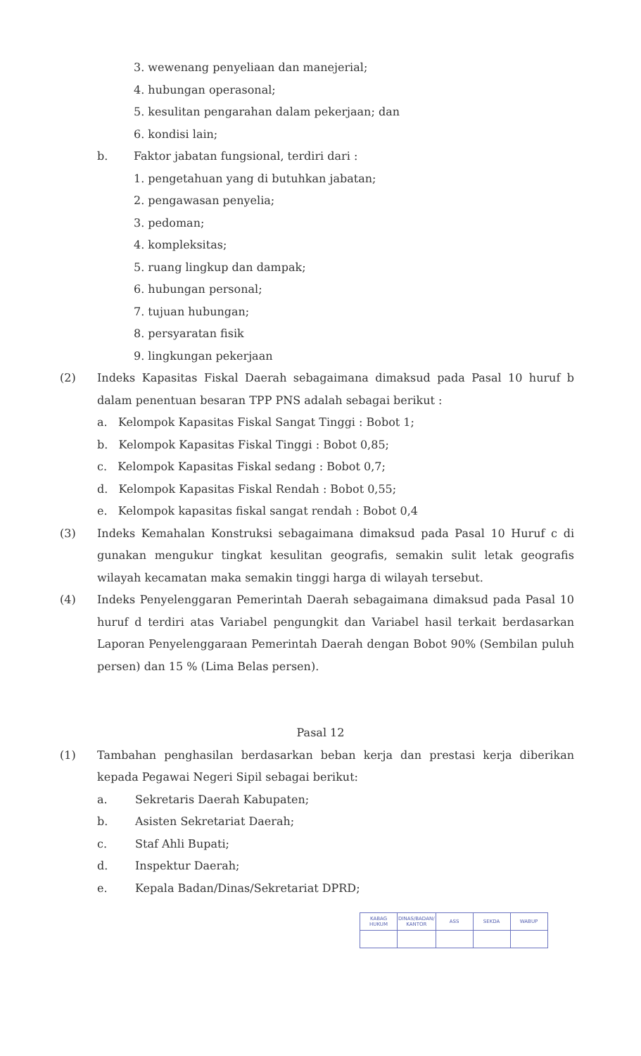3. wewenang penyeliaan dan manejerial;
4. hubungan operasonal;
5. kesulitan pengarahan dalam pekerjaan; dan
6. kondisi lain;
b.
Faktor jabatan fungsional, terdiri dari :
1. pengetahuan yang di butuhkan jabatan;
2. pengawasan penyelia;
3. pedoman;
4. kompleksitas;
5. ruang lingkup dan dampak;
6. hubungan personal;
7. tujuan hubungan;
8. persyaratan fisik
9. lingkungan pekerjaan
(2)
Indeks Kapasitas Fiskal Daerah sebagaimana dimaksud pada Pasal 10 huruf b dalam penentuan besaran TPP PNS adalah sebagai berikut :
a. Kelompok Kapasitas Fiskal Sangat Tinggi : Bobot 1;
b. Kelompok Kapasitas Fiskal Tinggi : Bobot 0,85;
c. Kelompok Kapasitas Fiskal sedang : Bobot 0,7;
d. Kelompok Kapasitas Fiskal Rendah : Bobot 0,55;
e. Kelompok kapasitas fiskal sangat rendah : Bobot 0,4
(3)
Indeks Kemahalan Konstruksi sebagaimana dimaksud pada Pasal 10 Huruf c di gunakan mengukur tingkat kesulitan geografis, semakin sulit letak geografis wilayah kecamatan maka semakin tinggi harga di wilayah tersebut.
(4)
Indeks Penyelenggaran Pemerintah Daerah sebagaimana dimaksud pada Pasal 10 huruf d terdiri atas Variabel pengungkit dan Variabel hasil terkait berdasarkan Laporan Penyelenggaraan Pemerintah Daerah dengan Bobot 90% (Sembilan puluh persen) dan 15 % (Lima Belas persen).
Pasal 12
(1)
Tambahan penghasilan berdasarkan beban kerja dan prestasi kerja diberikan kepada Pegawai Negeri Sipil sebagai berikut:
a. Sekretaris Daerah Kabupaten;
b. Asisten Sekretariat Daerah;
c. Staf Ahli Bupati;
d. Inspektur Daerah;
e.
Kepala Badan/Dinas/Sekretariat DPRD;
| KABAG HUKUM | DINAS/BADAN/ KANTOR | ASS | SEKDA | WABUP |